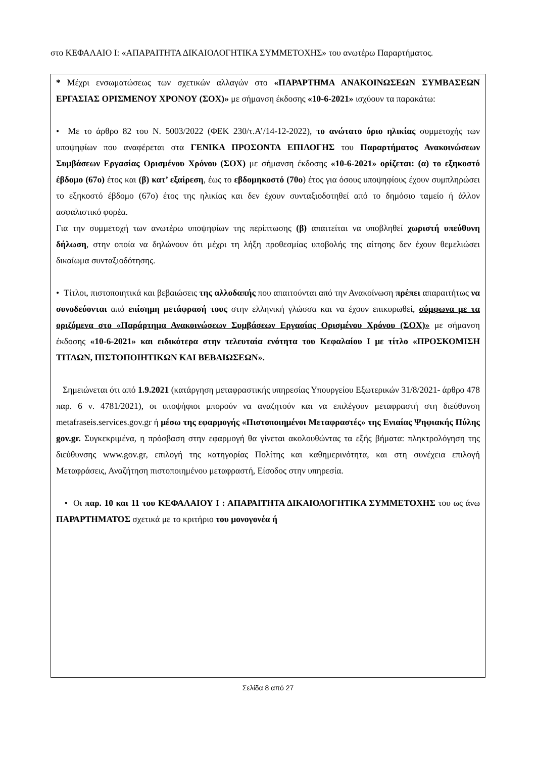στο ΚΕΦΑΛΑΙΟ Ι: «ΑΠΑΡΑΙΤΗΤΑ ΔΙΚΑΙΟΛΟΓΗΤΙΚΑ ΣΥΜΜΕΤΟΧΗΣ» του ανωτέρω Παραρτήματος.
* Μέχρι ενσωματώσεως των σχετικών αλλαγών στο «ΠΑΡΑΡΤΗΜΑ ΑΝΑΚΟΙΝΩΣΕΩΝ ΣΥΜΒΑΣΕΩΝ ΕΡΓΑΣΙΑΣ ΟΡΙΣΜΕΝΟΥ ΧΡΟΝΟΥ (ΣΟΧ)» με σήμανση έκδοσης «10-6-2021» ισχύουν τα παρακάτω:
• Με το άρθρο 82 του Ν. 5003/2022 (ΦΕΚ 230/τ.Α’/14-12-2022), το ανώτατο όριο ηλικίας συμμετοχής των υποψηφίων που αναφέρεται στα ΓΕΝΙΚΑ ΠΡΟΣΟΝΤΑ ΕΠΙΛΟΓΗΣ του Παραρτήματος Ανακοινώσεων Συμβάσεων Εργασίας Ορισμένου Χρόνου (ΣΟΧ) με σήμανση έκδοσης «10-6-2021» ορίζεται: (α) το εξηκοστό έβδομο (67ο) έτος και (β) κατ’ εξαίρεση, έως το εβδομηκοστό (70ο) έτος για όσους υποψηφίους έχουν συμπληρώσει το εξηκοστό έβδομο (67ο) έτος της ηλικίας και δεν έχουν συνταξιοδοτηθεί από το δημόσιο ταμείο ή άλλον ασφαλιστικό φορέα.
Για την συμμετοχή των ανωτέρω υποψηφίων της περίπτωσης (β) απαιτείται να υποβληθεί χωριστή υπεύθυνη δήλωση, στην οποία να δηλώνουν ότι μέχρι τη λήξη προθεσμίας υποβολής της αίτησης δεν έχουν θεμελιώσει δικαίωμα συνταξιοδότησης.
• Τίτλοι, πιστοποιητικά και βεβαιώσεις της αλλοδαπής που απαιτούνται από την Ανακοίνωση πρέπει απαραιτήτως να συνοδεύονται από επίσημη μετάφρασή τους στην ελληνική γλώσσα και να έχουν επικυρωθεί, σύμφωνα με τα οριζόμενα στο «Παράρτημα Ανακοινώσεων Συμβάσεων Εργασίας Ορισμένου Χρόνου (ΣΟΧ)» με σήμανση έκδοσης «10-6-2021» και ειδικότερα στην τελευταία ενότητα του Κεφαλαίου Ι με τίτλο «ΠΡΟΣΚΟΜΙΣΗ ΤΙΤΛΩΝ, ΠΙΣΤΟΠΟΙΗΤΙΚΩΝ ΚΑΙ ΒΕΒΑΙΩΣΕΩΝ».
Σημειώνεται ότι από 1.9.2021 (κατάργηση μεταφραστικής υπηρεσίας Υπουργείου Εξωτερικών 31/8/2021- άρθρο 478 παρ. 6 ν. 4781/2021), οι υποψήφιοι μπορούν να αναζητούν και να επιλέγουν μεταφραστή στη διεύθυνση metafraseis.services.gov.gr ή μέσω της εφαρμογής «Πιστοποιημένοι Μεταφραστές» της Ενιαίας Ψηφιακής Πύλης gov.gr. Συγκεκριμένα, η πρόσβαση στην εφαρμογή θα γίνεται ακολουθώντας τα εξής βήματα: πληκτρολόγηση της διεύθυνσης www.gov.gr, επιλογή της κατηγορίας Πολίτης και καθημερινότητα, και στη συνέχεια επιλογή Μεταφράσεις, Αναζήτηση πιστοποιημένου μεταφραστή, Είσοδος στην υπηρεσία.
• Οι παρ. 10 και 11 του ΚΕΦΑΛΑΙΟΥ Ι : ΑΠΑΡΑΙΤΗΤΑ ΔΙΚΑΙΟΛΟΓΗΤΙΚΑ ΣΥΜΜΕΤΟΧΗΣ του ως άνω ΠΑΡΑΡΤΗΜΑΤΟΣ σχετικά με το κριτήριο του μονογονέα ή
Σελίδα 8 από 27